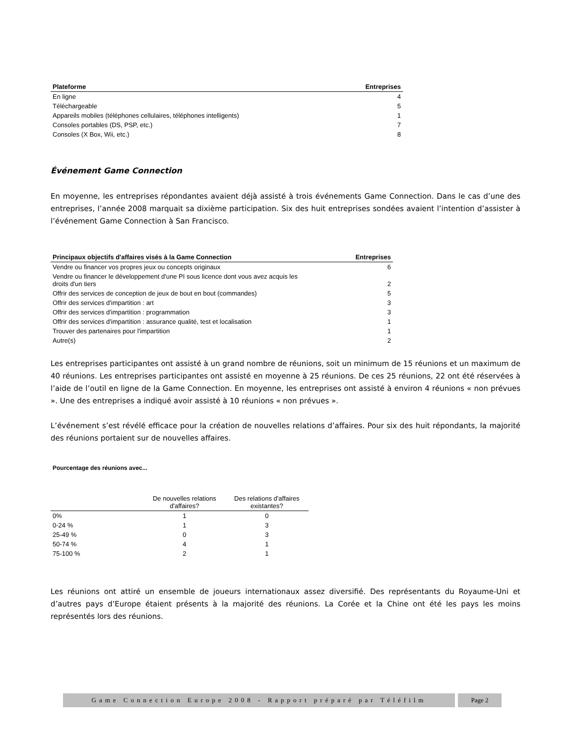| Plateforme | Entreprises |
| --- | --- |
| En ligne | 4 |
| Téléchargeable | 5 |
| Appareils mobiles (téléphones cellulaires, téléphones intelligents) | 1 |
| Consoles portables (DS, PSP, etc.) | 7 |
| Consoles (X Box, Wii, etc.) | 8 |
Événement Game Connection
En moyenne, les entreprises répondantes avaient déjà assisté à trois événements Game Connection. Dans le cas d’une des entreprises, l’année 2008 marquait sa dixième participation. Six des huit entreprises sondées avaient l’intention d’assister à l’événement Game Connection à San Francisco.
| Principaux objectifs d'affaires visés à la Game Connection | Entreprises |
| --- | --- |
| Vendre ou financer vos propres jeux ou concepts originaux | 6 |
| Vendre ou financer le développement d'une PI sous licence dont vous avez acquis les droits d'un tiers | 2 |
| Offrir des services de conception de jeux de bout en bout (commandes) | 5 |
| Offrir des services d'impartition : art | 3 |
| Offrir des services d'impartition : programmation | 3 |
| Offrir des services d'impartition : assurance qualité, test et localisation | 1 |
| Trouver des partenaires pour l'impartition | 1 |
| Autre(s) | 2 |
Les entreprises participantes ont assisté à un grand nombre de réunions, soit un minimum de 15 réunions et un maximum de 40 réunions. Les entreprises participantes ont assisté en moyenne à 25 réunions. De ces 25 réunions, 22 ont été réservées à l’aide de l’outil en ligne de la Game Connection. En moyenne, les entreprises ont assisté à environ 4 réunions « non prévues ». Une des entreprises a indiqué avoir assisté à 10 réunions « non prévues ».
L’événement s’est révélé efficace pour la création de nouvelles relations d’affaires. Pour six des huit répondants, la majorité des réunions portaient sur de nouvelles affaires.
Pourcentage des réunions avec...
| | De nouvelles relations d'affaires? | Des relations d'affaires existantes? |
| --- | --- | --- |
| 0% | 1 | 0 |
| 0-24 % | 1 | 3 |
| 25-49 % | 0 | 3 |
| 50-74 % | 4 | 1 |
| 75-100 % | 2 | 1 |
Les réunions ont attiré un ensemble de joueurs internationaux assez diversifié. Des représentants du Royaume-Uni et d’autres pays d’Europe étaient présents à la majorité des réunions. La Corée et la Chine ont été les pays les moins représentés lors des réunions.
Game Connection Europe 2008 - Rapport préparé par Téléfilm
Page 2